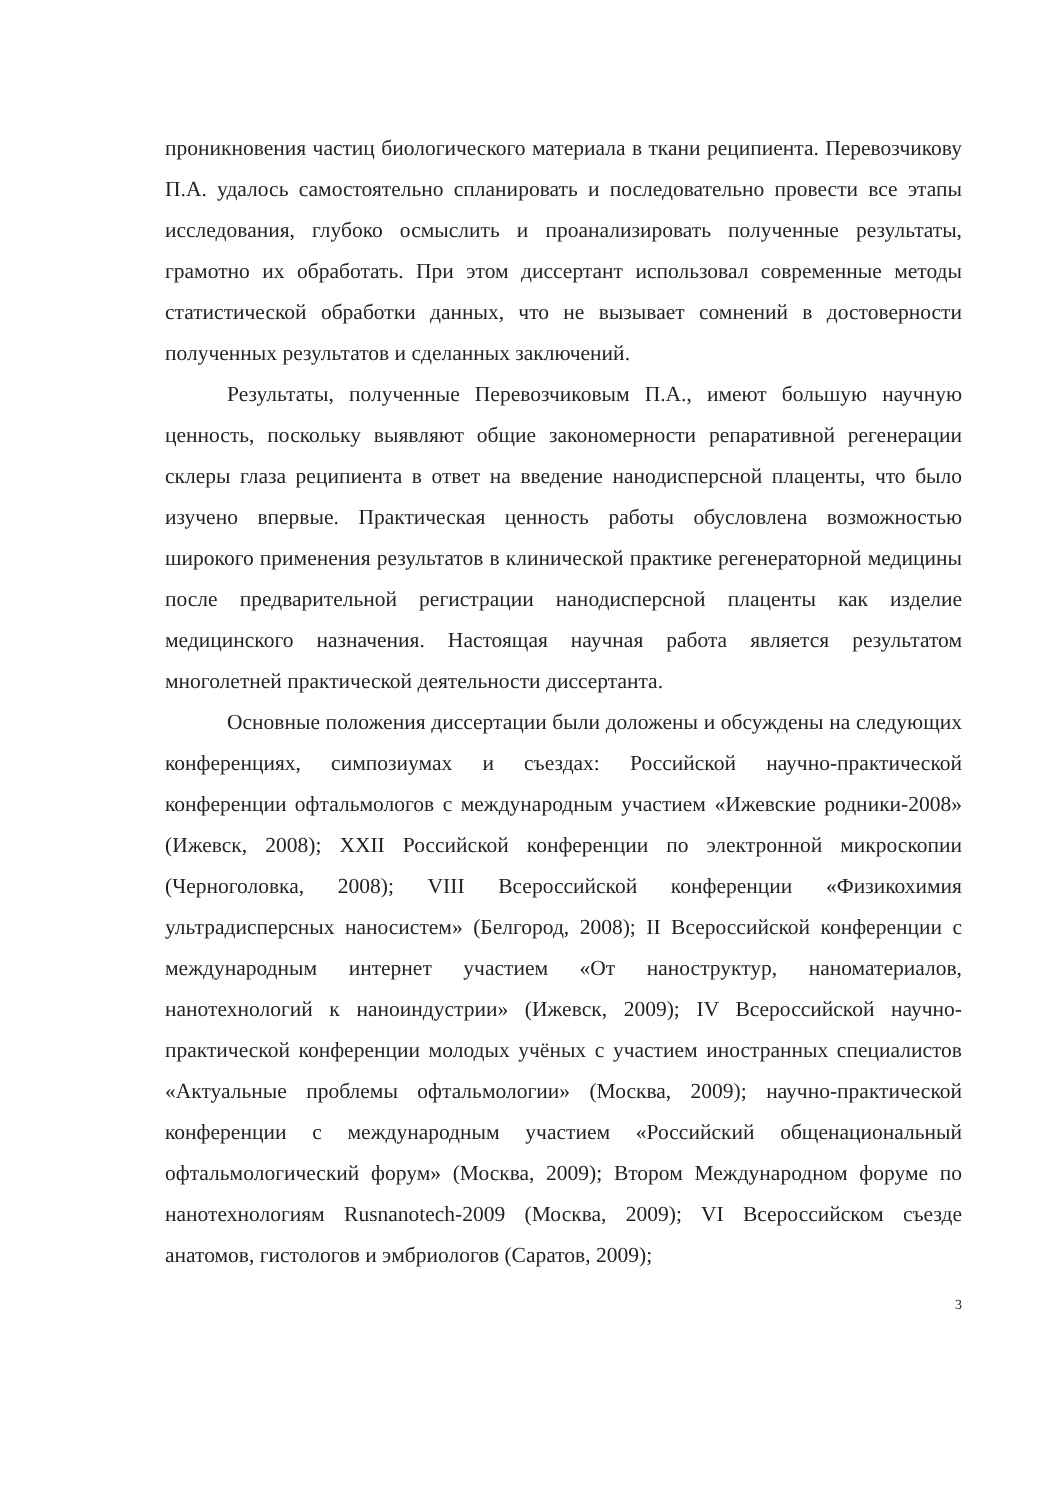проникновения частиц биологического материала в ткани реципиента. Перевозчикову П.А. удалось самостоятельно спланировать и последовательно провести все этапы исследования, глубоко осмыслить и проанализировать полученные результаты, грамотно их обработать. При этом диссертант использовал современные методы статистической обработки данных, что не вызывает сомнений в достоверности полученных результатов и сделанных заключений.
Результаты, полученные Перевозчиковым П.А., имеют большую научную ценность, поскольку выявляют общие закономерности репаративной регенерации склеры глаза реципиента в ответ на введение нанодисперсной плаценты, что было изучено впервые. Практическая ценность работы обусловлена возможностью широкого применения результатов в клинической практике регенераторной медицины после предварительной регистрации нанодисперсной плаценты как изделие медицинского назначения. Настоящая научная работа является результатом многолетней практической деятельности диссертанта.
Основные положения диссертации были доложены и обсуждены на следующих конференциях, симпозиумах и съездах: Российской научно-практической конференции офтальмологов с международным участием «Ижевские родники-2008» (Ижевск, 2008); XXII Российской конференции по электронной микроскопии (Черноголовка, 2008); VIII Всероссийской конференции «Физикохимия ультрадисперсных наносистем» (Белгород, 2008); II Всероссийской конференции с международным интернет участием «От наноструктур, наноматериалов, нанотехнологий к наноиндустрии» (Ижевск, 2009); IV Всероссийской научно-практической конференции молодых учёных с участием иностранных специалистов «Актуальные проблемы офтальмологии» (Москва, 2009); научно-практической конференции с международным участием «Российский общенациональный офтальмологический форум» (Москва, 2009); Втором Международном форуме по нанотехнологиям Rusnanotech-2009 (Москва, 2009); VI Всероссийском съезде анатомов, гистологов и эмбриологов (Саратов, 2009);
3